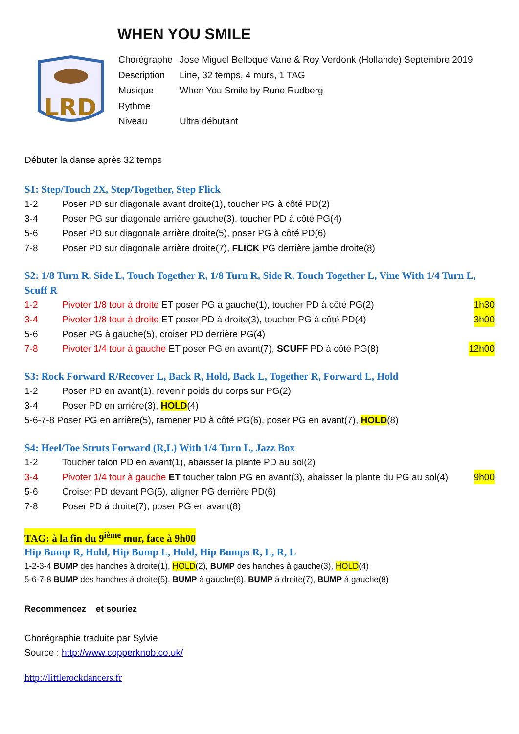WHEN YOU SMILE
LRD
| Chorégraphe | Jose Miguel Belloque Vane & Roy Verdonk (Hollande) Septembre 2019 |
| Description | Line, 32 temps, 4 murs, 1 TAG |
| Musique | When You Smile by Rune Rudberg |
| Rythme | |
| Niveau | Ultra débutant |
Débuter la danse après 32 temps
S1: Step/Touch 2X, Step/Together, Step Flick
1-2 Poser PD sur diagonale avant droite(1), toucher PG à côté PD(2)
3-4 Poser PG sur diagonale arrière gauche(3), toucher PD à côté PG(4)
5-6 Poser PD sur diagonale arrière droite(5), poser PG à côté PD(6)
7-8 Poser PD sur diagonale arrière droite(7), FLICK PG derrière jambe droite(8)
S2: 1/8 Turn R, Side L, Touch Together R, 1/8 Turn R, Side R, Touch Together L, Vine With 1/4 Turn L, Scuff R
1-2 Pivoter 1/8 tour à droite ET poser PG à gauche(1), toucher PD à côté PG(2) 1h30
3-4 Pivoter 1/8 tour à droite ET poser PD à droite(3), toucher PG à côté PD(4) 3h00
5-6 Poser PG à gauche(5), croiser PD derrière PG(4)
7-8 Pivoter 1/4 tour à gauche ET poser PG en avant(7), SCUFF PD à côté PG(8) 12h00
S3: Rock Forward R/Recover L, Back R, Hold, Back L, Together R, Forward L, Hold
1-2 Poser PD en avant(1), revenir poids du corps sur PG(2)
3-4 Poser PD en arrière(3), HOLD(4)
5-6-7-8 Poser PG en arrière(5), ramener PD à côté PG(6), poser PG en avant(7), HOLD(8)
S4: Heel/Toe Struts Forward (R,L) With 1/4 Turn L, Jazz Box
1-2 Toucher talon PD en avant(1), abaisser la plante PD au sol(2)
3-4 Pivoter 1/4 tour à gauche ET toucher talon PG en avant(3), abaisser la plante du PG au sol(4) 9h00
5-6 Croiser PD devant PG(5), aligner PG derrière PD(6)
7-8 Poser PD à droite(7), poser PG en avant(8)
TAG: à la fin du 9<sup>ième</sup> mur, face à 9h00
Hip Bump R, Hold, Hip Bump L, Hold, Hip Bumps R, L, R, L
1-2-3-4 BUMP des hanches à droite(1), HOLD(2), BUMP des hanches à gauche(3), HOLD(4)
5-6-7-8 BUMP des hanches à droite(5), BUMP à gauche(6), BUMP à droite(7), BUMP à gauche(8)
Recommencez et souriez
Chorégraphie traduite par Sylvie
Source : http://www.copperknob.co.uk/
http://littlerockdancers.fr